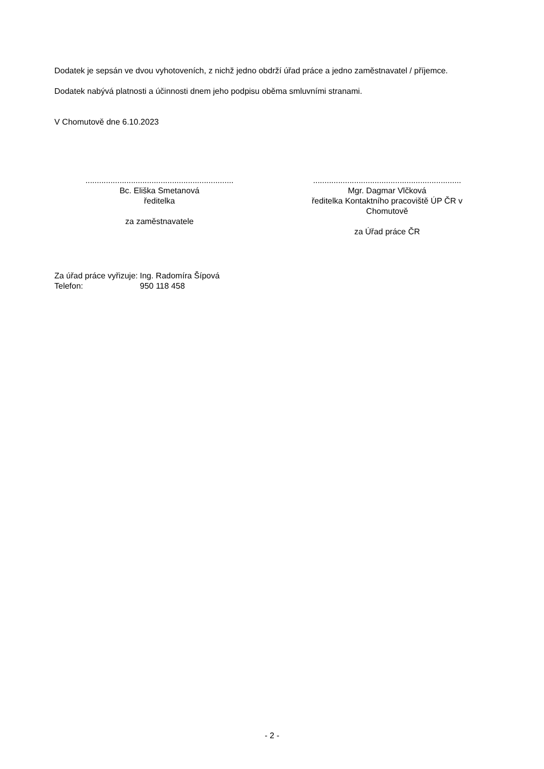Dodatek je sepsán ve dvou vyhotoveních, z nichž jedno obdrží úřad práce a jedno zaměstnavatel / příjemce.
Dodatek nabývá platnosti a účinnosti dnem jeho podpisu oběma smluvními stranami.
V Chomutově dne 6.10.2023
.................................................................
Bc. Eliška Smetanová
ředitelka
za zaměstnavatele
.................................................................
Mgr. Dagmar Vlčková
ředitelka Kontaktního pracoviště ÚP ČR v Chomutově
za Úřad práce ČR
| Za úřad práce vyřizuje: | Ing. Radomíra Šípová |
| Telefon: | 950 118 458 |
- 2 -